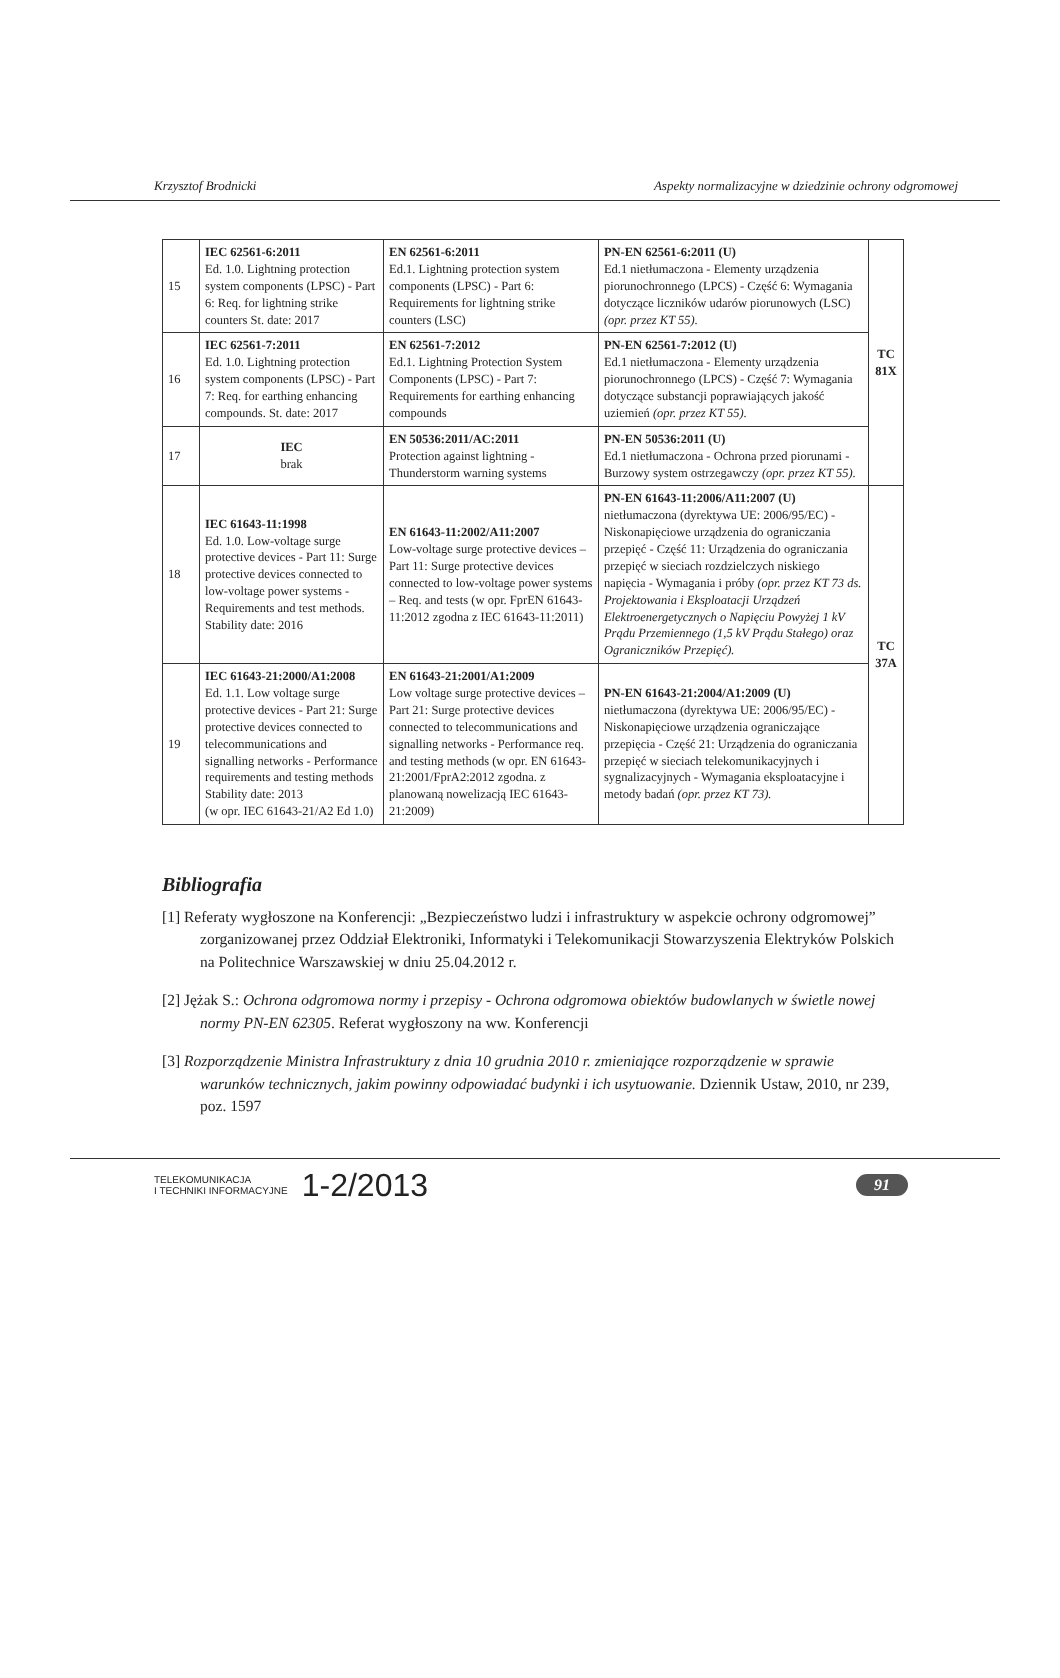Krzysztof Brodnicki Aspekty normalizacyjne w dziedzinie ochrony odgromowej
| 15 | IEC 62561-6:2011 Ed. 1.0. Lightning protection system components (LPSC) - Part 6: Req. for lightning strike counters St. date: 2017 | EN 62561-6:2011 Ed.1. Lightning protection system components (LPSC) - Part 6: Requirements for lightning strike counters (LSC) | PN-EN 62561-6:2011 (U) Ed.1 nietłumaczona - Elementy urządzenia piorunochronnego (LPCS) - Część 6: Wymagania dotyczące liczników udarów piorunowych (LSC) (opr. przez KT 55). | TC 81X |
| 16 | IEC 62561-7:2011 Ed. 1.0. Lightning protection system components (LPSC) - Part 7: Req. for earthing enhancing compounds. St. date: 2017 | EN 62561-7:2012 Ed.1. Lightning Protection System Components (LPSC) - Part 7: Requirements for earthing enhancing compounds | PN-EN 62561-7:2012 (U) Ed.1 nietłumaczona - Elementy urządzenia piorunochronnego (LPCS) - Część 7: Wymagania dotyczące substancji poprawiających jakość uziemień (opr. przez KT 55). | |
| 17 | IEC brak | EN 50536:2011/AC:2011 Protection against lightning - Thunderstorm warning systems | PN-EN 50536:2011 (U) Ed.1 nietłumaczona - Ochrona przed piorunami -Burzowy system ostrzegawczy (opr. przez KT 55). | |
| 18 | IEC 61643-11:1998 Ed. 1.0. Low-voltage surge protective devices - Part 11: Surge protective devices connected to low-voltage power systems - Requirements and test methods. Stability date: 2016 | EN 61643-11:2002/A11:2007 Low-voltage surge protective devices – Part 11: Surge protective devices connected to low-voltage power systems – Req. and tests (w opr. FprEN 61643-11:2012 zgodna z IEC 61643-11:2011) | PN-EN 61643-11:2006/A11:2007 (U) nietłumaczona (dyrektywa UE: 2006/95/EC) - Niskonapięciowe urządzenia do ograniczania przepięć - Część 11: Urządzenia do ograniczania przepięć w sieciach rozdzielczych niskiego napięcia - Wymagania i próby (opr. przez KT 73 ds. Projektowania i Eksploatacji Urządzeń Elektroenergetycznych o Napięciu Powyżej 1 kV Prądu Przemiennego (1,5 kV Prądu Stałego) oraz Ograniczników Przepięć). | TC 37A |
| 19 | IEC 61643-21:2000/A1:2008 Ed. 1.1. Low voltage surge protective devices - Part 21: Surge protective devices connected to telecommunications and signalling networks - Performance requirements and testing methods Stability date: 2013 (w opr. IEC 61643-21/A2 Ed 1.0) | EN 61643-21:2001/A1:2009 Low voltage surge protective devices – Part 21: Surge protective devices connected to telecommunications and signalling networks - Performance req. and testing methods (w opr. EN 61643-21:2001/FprA2:2012 zgodna. z planowaną nowelizacją IEC 61643-21:2009) | PN-EN 61643-21:2004/A1:2009 (U) nietłumaczona (dyrektywa UE: 2006/95/EC) - Niskonapięciowe urządzenia ograniczające przepięcia - Część 21: Urządzenia do ograniczania przepięć w sieciach telekomunikacyjnych i sygnalizacyjnych - Wymagania eksploatacyjne i metody badań (opr. przez KT 73). | |
Bibliografia
[1] Referaty wygłoszone na Konferencji: „Bezpieczeństwo ludzi i infrastruktury w aspekcie ochrony odgromowej” zorganizowanej przez Oddział Elektroniki, Informatyki i Telekomunikacji Stowarzyszenia Elektryków Polskich na Politechnice Warszawskiej w dniu 25.04.2012 r.
[2] Jężak S.: Ochrona odgromowa normy i przepisy - Ochrona odgromowa obiektów budowlanych w świetle nowej normy PN-EN 62305. Referat wygłoszony na ww. Konferencji
[3] Rozporządzenie Ministra Infrastruktury z dnia 10 grudnia 2010 r. zmieniające rozporządzenie w sprawie warunków technicznych, jakim powinny odpowiadać budynki i ich usytuowanie. Dziennik Ustaw, 2010, nr 239, poz. 1597
TELEKOMUNIKACJA
I TECHNIKI INFORMACYJNE
1-2/2013
91